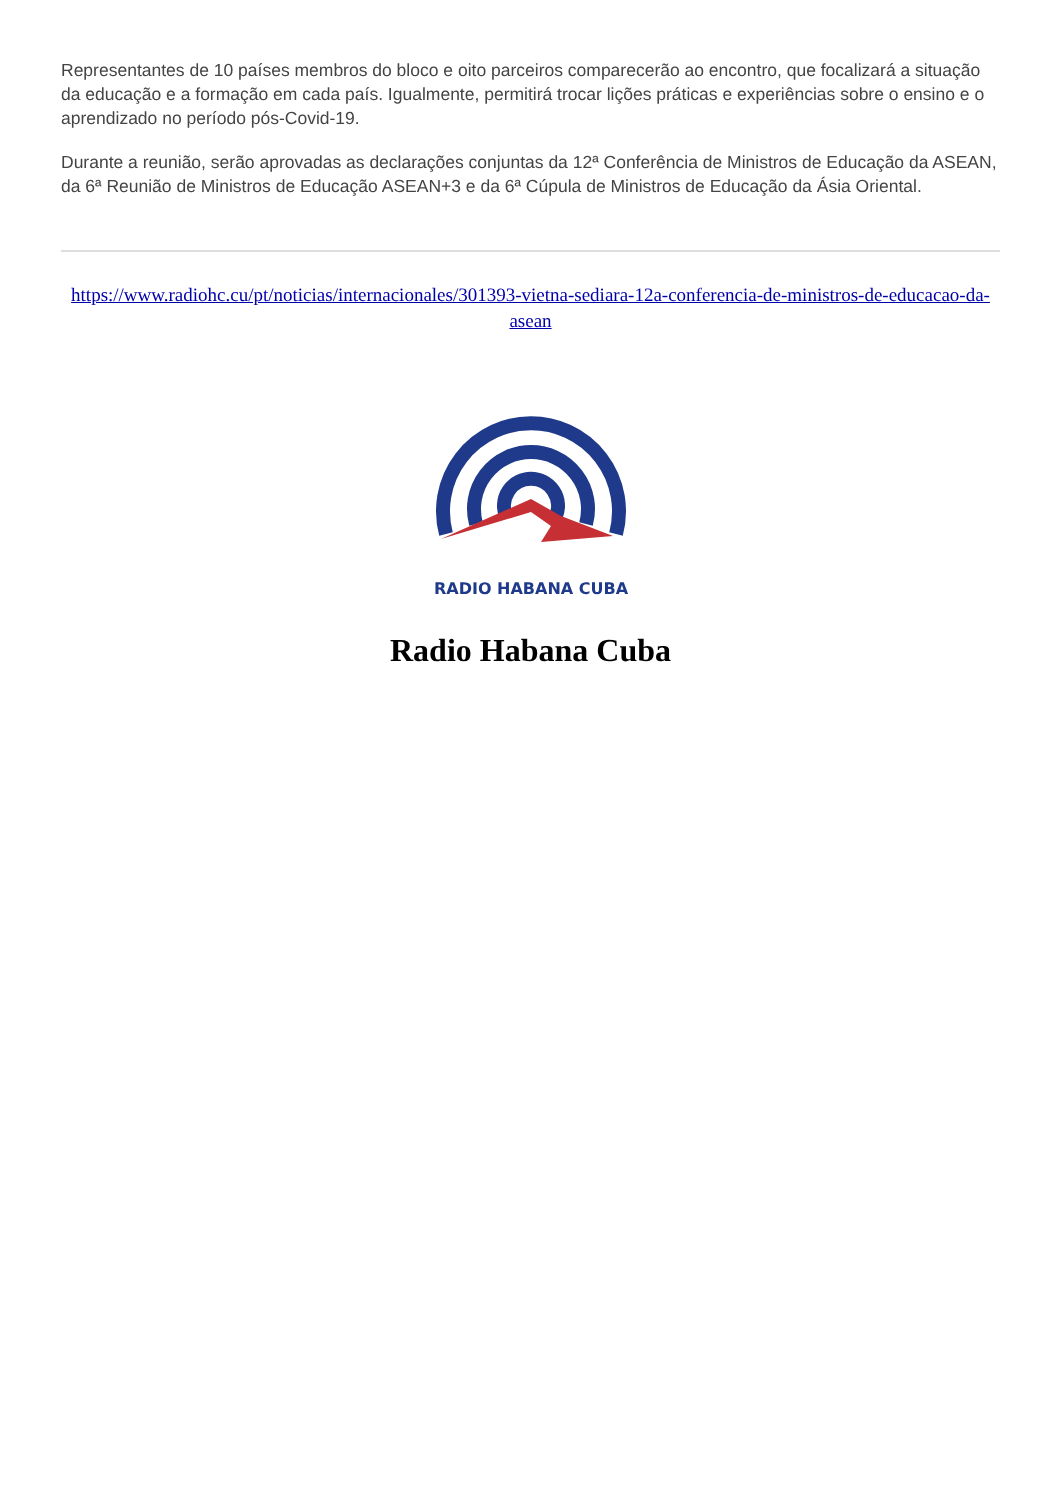Representantes de 10 países membros do bloco e oito parceiros comparecerão ao encontro, que focalizará a situação da educação e a formação em cada país. Igualmente, permitirá trocar lições práticas e experiências sobre o ensino e o aprendizado no período pós-Covid-19.
Durante a reunião, serão aprovadas as declarações conjuntas da 12ª Conferência de Ministros de Educação da ASEAN, da 6ª Reunião de Ministros de Educação ASEAN+3 e da 6ª Cúpula de Ministros de Educação da Ásia Oriental.
https://www.radiohc.cu/pt/noticias/internacionales/301393-vietna-sediara-12a-conferencia-de-ministros-de-educacao-da-asean
RADIO HABANA CUBA
Radio Habana Cuba